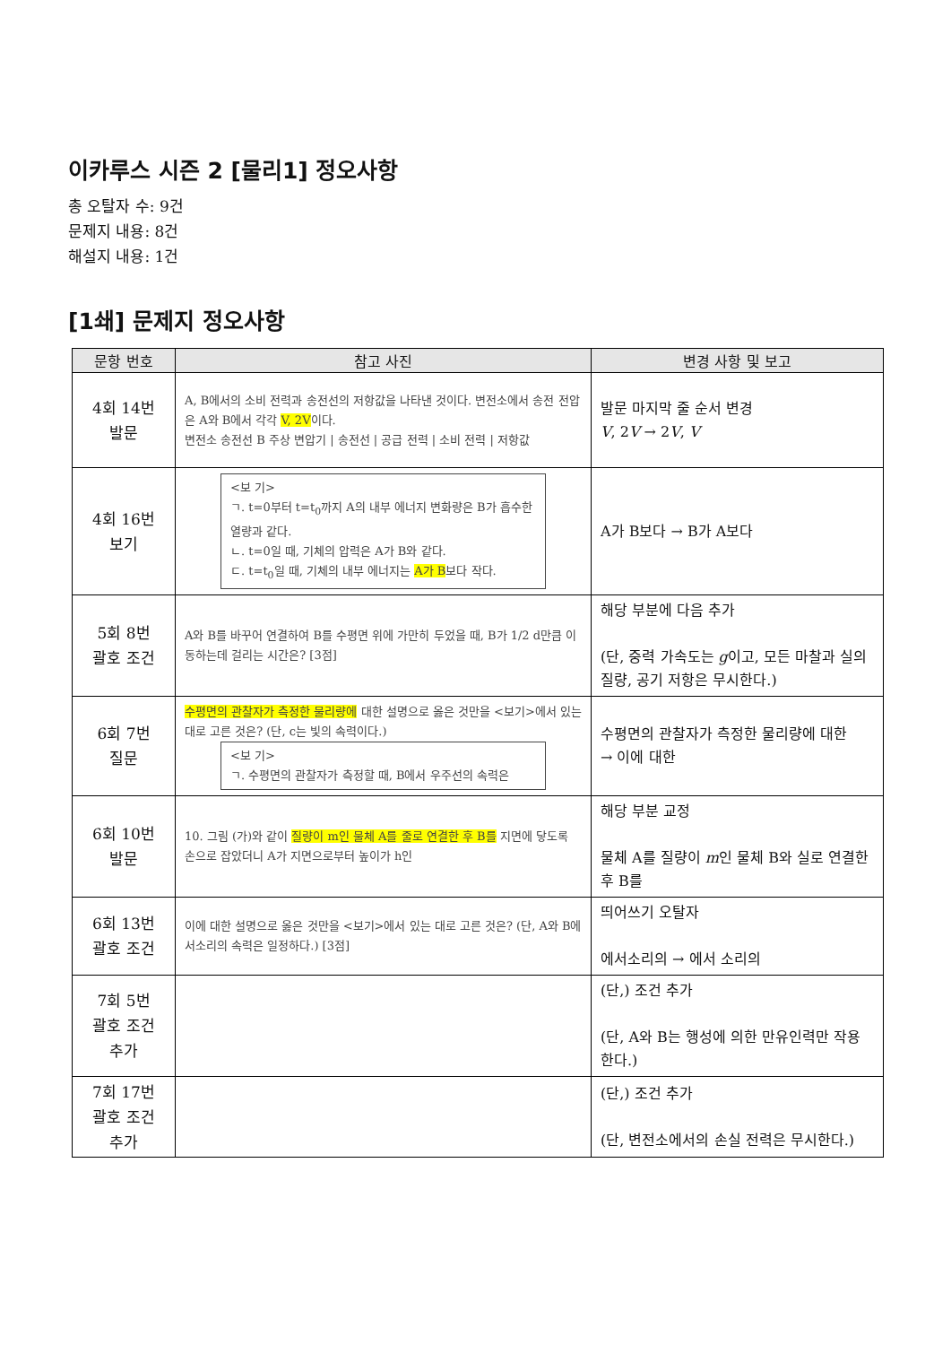이카루스 시즌 2 [물리1] 정오사항
총 오탈자 수: 9건
문제지 내용: 8건
해설지 내용: 1건
[1쇄] 문제지 정오사항
| 문항 번호 | 참고 사진 | 변경 사항 및 보고 |
| --- | --- | --- |
| 4회 14번 발문 | A, B에서의 소비 전력과 송전선의 저항값을 나타낸 것이다. 변전소에서 송전 전압은 A와 B에서 각각 V, 2V 이다. 변전소 송전선 B 주상 변압기 / 송전선 / 공급 전력 / 소비 전력 / 저항값 | 발문 마지막 줄 순서 변경 V , 2 V → 2 V , V |
| 4회 16번 보기 | <보 기> ㄱ. t=0부터 t=t<sub>0</sub>까지 A의 내부 에너지 변화량은 B가 흡수한 열량과 같다. ㄴ. t=0일 때, 기체의 압력은 A가 B와 같다. ㄷ. t=t<sub>0</sub>일 때, 기체의 내부 에너지는 A가 B 보다 작다. | A가 B보다 → B가 A보다 |
| 5회 8번 괄호 조건 | A와 B를 바꾸어 연결하여 B를 수평면 위에 가만히 두었을 때, B가 1/2 d만큼 이동하는데 걸리는 시간은? [3점] | 해당 부분에 다음 추가 (단, 중력 가속도는 g 이고, 모든 마찰과 실의 질량, 공기 저항은 무시한다.) |
| 6회 7번 질문 | 수평면의 관찰자가 측정한 물리량에 대한 설명으로 옳은 것만을 <보기>에서 있는 대로 고른 것은? (단, c는 빛의 속력이다.) <보 기> ㄱ. 수평면의 관찰자가 측정할 때, B에서 우주선의 속력은 | 수평면의 관찰자가 측정한 물리량에 대한 → 이에 대한 |
| 6회 10번 발문 | 10. 그림 (가)와 같이 질량이 m인 물체 A를 줄로 연결한 후 B를 지면에 닿도록 손으로 잡았더니 A가 지면으로부터 높이가 h인 | 해당 부분 교정 물체 A를 질량이 m 인 물체 B와 실로 연결한 후 B를 |
| 6회 13번 괄호 조건 | 이에 대한 설명으로 옳은 것만을 <보기>에서 있는 대로 고른 것은? (단, A와 B에서소리의 속력은 일정하다.) [3점] | 띄어쓰기 오탈자 에서소리의 → 에서 소리의 |
| 7회 5번 괄호 조건 추가 | | (단,) 조건 추가 (단, A와 B는 행성에 의한 만유인력만 작용한다.) |
| 7회 17번 괄호 조건 추가 | | (단,) 조건 추가 (단, 변전소에서의 손실 전력은 무시한다.) |